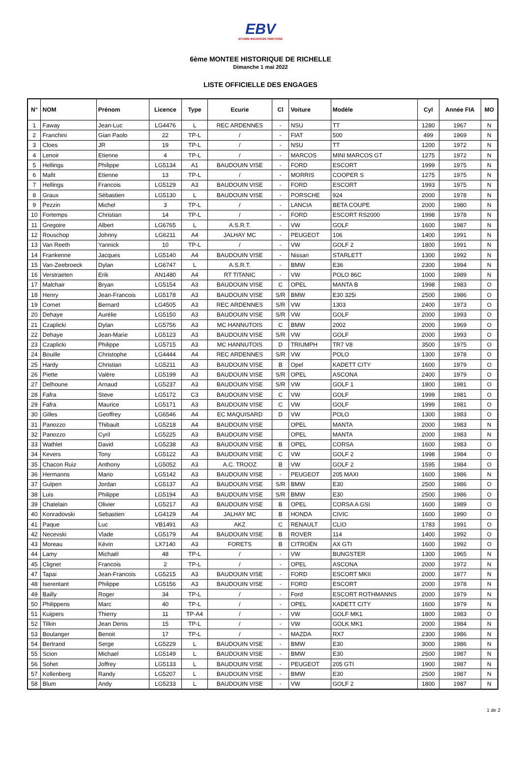EBV
ECURIE BAUDOUIN VISETOISE
6ème MONTEE HISTORIQUE DE RICHELLE
Dimanche 1 mai 2022
LISTE OFFICIELLE DES ENGAGES
| N° | NOM | Prénom | Licence | Type | Ecurie | Cl | Voiture | Modèle | Cyl | Année FIA | MO |
| --- | --- | --- | --- | --- | --- | --- | --- | --- | --- | --- | --- |
| 1 | Faway | Jean-Luc | LG4476 | L | REC ARDENNES | - | NSU | TT | 1280 | 1967 | N |
| 2 | Franchini | Gian Paolo | 22 | TP-L | / | - | FIAT | 500 | 499 | 1969 | N |
| 3 | Cloes | JR | 19 | TP-L | / | - | NSU | TT | 1200 | 1972 | N |
| 4 | Lenoir | Etienne | 4 | TP-L | / | - | MARCOS | MINI MARCOS GT | 1275 | 1972 | N |
| 5 | Hellings | Philippe | LG5134 | A1 | BAUDOUIN VISE | - | FORD | ESCORT | 1999 | 1975 | N |
| 6 | Mafit | Etienne | 13 | TP-L | / | - | MORRIS | COOPER S | 1275 | 1975 | N |
| 7 | Hellings | Francois | LG5129 | A3 | BAUDOUIN VISE | - | FORD | ESCORT | 1993 | 1975 | N |
| 8 | Graux | Sébastien | LG5130 | L | BAUDOUIN VISE | - | PORSCHE | 924 | 2000 | 1978 | N |
| 9 | Pezzin | Michel | 3 | TP-L | / | - | LANCIA | BETA COUPE | 2000 | 1980 | N |
| 10 | Fortemps | Christian | 14 | TP-L | / | - | FORD | ESCORT RS2000 | 1998 | 1978 | N |
| 11 | Gregoire | Albert | LG6765 | L | A.S.R.T. | - | VW | GOLF | 1600 | 1987 | N |
| 12 | Rouschop | Johnny | LG6211 | A4 | JALHAY MC | - | PEUGEOT | 106 | 1400 | 1991 | N |
| 13 | Van Reeth | Yannick | 10 | TP-L | / | - | VW | GOLF 2 | 1800 | 1991 | N |
| 14 | Frankenne | Jacques | LG5140 | A4 | BAUDOUIN VISE | - | Nissan | STARLETT | 1300 | 1992 | N |
| 15 | Van-Zeebroeck | Dylan | LG6747 | L | A.S.R.T. | - | BMW | E36 | 2300 | 1994 | N |
| 16 | Verstraeten | Erik | AN1480 | A4 | RT TITANIC | - | VW | POLO 86C | 1000 | 1989 | N |
| 17 | Malchair | Bryan | LG5154 | A3 | BAUDOUIN VISE | C | OPEL | MANTA B | 1998 | 1983 | O |
| 18 | Henry | Jean-Francois | LG5178 | A3 | BAUDOUIN VISE | S/R | BMW | E30 325i | 2500 | 1986 | O |
| 19 | Cornet | Bernard | LG4505 | A3 | REC ARDENNES | S/R | VW | 1303 | 2400 | 1973 | O |
| 20 | Dehaye | Aurélie | LG5150 | A3 | BAUDOUIN VISE | S/R | VW | GOLF | 2000 | 1993 | O |
| 21 | Czaplicki | Dylan | LG5756 | A3 | MC HANNUTOIS | C | BMW | 2002 | 2000 | 1969 | O |
| 22 | Dehaye | Jean-Marie | LG5123 | A3 | BAUDOUIN VISE | S/R | VW | GOLF | 2000 | 1993 | O |
| 23 | Czaplicki | Philippe | LG5715 | A3 | MC HANNUTOIS | D | TRIUMPH | TR7 V8 | 3500 | 1975 | O |
| 24 | Bouille | Christophe | LG4444 | A4 | REC ARDENNES | S/R | VW | POLO | 1300 | 1978 | O |
| 25 | Hardy | Christian | LG5211 | A3 | BAUDOUIN VISE | B | Opel | KADETT CITY | 1600 | 1979 | O |
| 26 | Piette | Valère | LG5199 | A3 | BAUDOUIN VISE | S/R | OPEL | ASCONA | 2400 | 1979 | O |
| 27 | Delhoune | Arnaud | LG5237 | A3 | BAUDOUIN VISE | S/R | VW | GOLF 1 | 1800 | 1981 | O |
| 28 | Fafra | Steve | LG5172 | C3 | BAUDOUIN VISE | C | VW | GOLF | 1999 | 1981 | O |
| 29 | Fafra | Maurice | LG5171 | A3 | BAUDOUIN VISE | C | VW | GOLF | 1999 | 1981 | O |
| 30 | Gilles | Geoffrey | LG6546 | A4 | EC MAQUISARD | D | VW | POLO | 1300 | 1983 | O |
| 31 | Panozzo | Thibault | LG5218 | A4 | BAUDOUIN VISE | | OPEL | MANTA | 2000 | 1983 | N |
| 32 | Panozzo | Cyril | LG5225 | A3 | BAUDOUIN VISE | | OPEL | MANTA | 2000 | 1983 | N |
| 33 | Wathlet | David | LG5238 | A3 | BAUDOUIN VISE | B | OPEL | CORSA | 1600 | 1983 | O |
| 34 | Kevers | Tony | LG5122 | A3 | BAUDOUIN VISE | C | VW | GOLF 2 | 1998 | 1984 | O |
| 35 | Chacon Ruiz | Anthony | LG5052 | A3 | A.C. TROOZ | B | VW | GOLF 2 | 1595 | 1984 | O |
| 36 | Hermanns | Mario | LG5142 | A3 | BAUDOUIN VISE | - | PEUGEOT | 205 MAXI | 1600 | 1986 | N |
| 37 | Gulpen | Jordan | LG5137 | A3 | BAUDOUIN VISE | S/R | BMW | E30 | 2500 | 1986 | O |
| 38 | Luis | Philippe | LG5194 | A3 | BAUDOUIN VISE | S/R | BMW | E30 | 2500 | 1986 | O |
| 39 | Chatelain | Olivier | LG5217 | A3 | BAUDOUIN VISE | B | OPEL | CORSA A GSI | 1600 | 1989 | O |
| 40 | Konradovski | Sebastien | LG4129 | A4 | JALHAY MC | B | HONDA | CIVIC | 1600 | 1990 | O |
| 41 | Paque | Luc | VB1491 | A3 | AKZ | C | RENAULT | CLIO | 1783 | 1991 | O |
| 42 | Necevski | Vlade | LG5179 | A4 | BAUDOUIN VISE | B | ROVER | 114 | 1400 | 1992 | O |
| 43 | Moreau | Kévin | LX7140 | A3 | FORETS | B | CITROËN | AX GTI | 1600 | 1992 | O |
| 44 | Lamy | Michaël | 48 | TP-L | / | - | VW | BUNGSTER | 1300 | 1965 | N |
| 45 | Clignet | Francois | 2 | TP-L | / | - | OPEL | ASCONA | 2000 | 1972 | N |
| 47 | Tapai | Jean-Francois | LG5215 | A3 | BAUDOUIN VISE | - | FORD | ESCORT MKII | 2000 | 1977 | N |
| 48 | Iserentant | Philippe | LG5156 | A3 | BAUDOUIN VISE | - | FORD | ESCORT | 2000 | 1978 | N |
| 49 | Bailly | Roger | 34 | TP-L | / | - | Ford | ESCORT ROTHMANNS | 2000 | 1979 | N |
| 50 | Philippens | Marc | 40 | TP-L | / | - | OPEL | KADETT CITY | 1600 | 1979 | N |
| 51 | Kuijpers | Thierry | 11 | TP-A4 | / | - | VW | GOLF MK1 | 1800 | 1983 | O |
| 52 | Tilkin | Jean Denis | 15 | TP-L | / | - | VW | GOLK MK1 | 2000 | 1984 | N |
| 53 | Boulanger | Benoit | 17 | TP-L | / | - | MAZDA | RX7 | 2300 | 1986 | N |
| 54 | Bertrand | Serge | LG5229 | L | BAUDOUIN VISE | - | BMW | E30 | 3000 | 1986 | N |
| 55 | Scion | Michael | LG5149 | L | BAUDOUIN VISE | - | BMW | E30 | 2500 | 1987 | N |
| 56 | Sohet | Joffrey | LG5133 | L | BAUDOUIN VISE | - | PEUGEOT | 205 GTI | 1900 | 1987 | N |
| 57 | Kollenberg | Randy | LG5207 | L | BAUDOUIN VISE | - | BMW | E30 | 2500 | 1987 | N |
| 58 | Blum | Andy | LG5233 | L | BAUDOUIN VISE | - | VW | GOLF 2 | 1800 | 1987 | N |
1 de 2